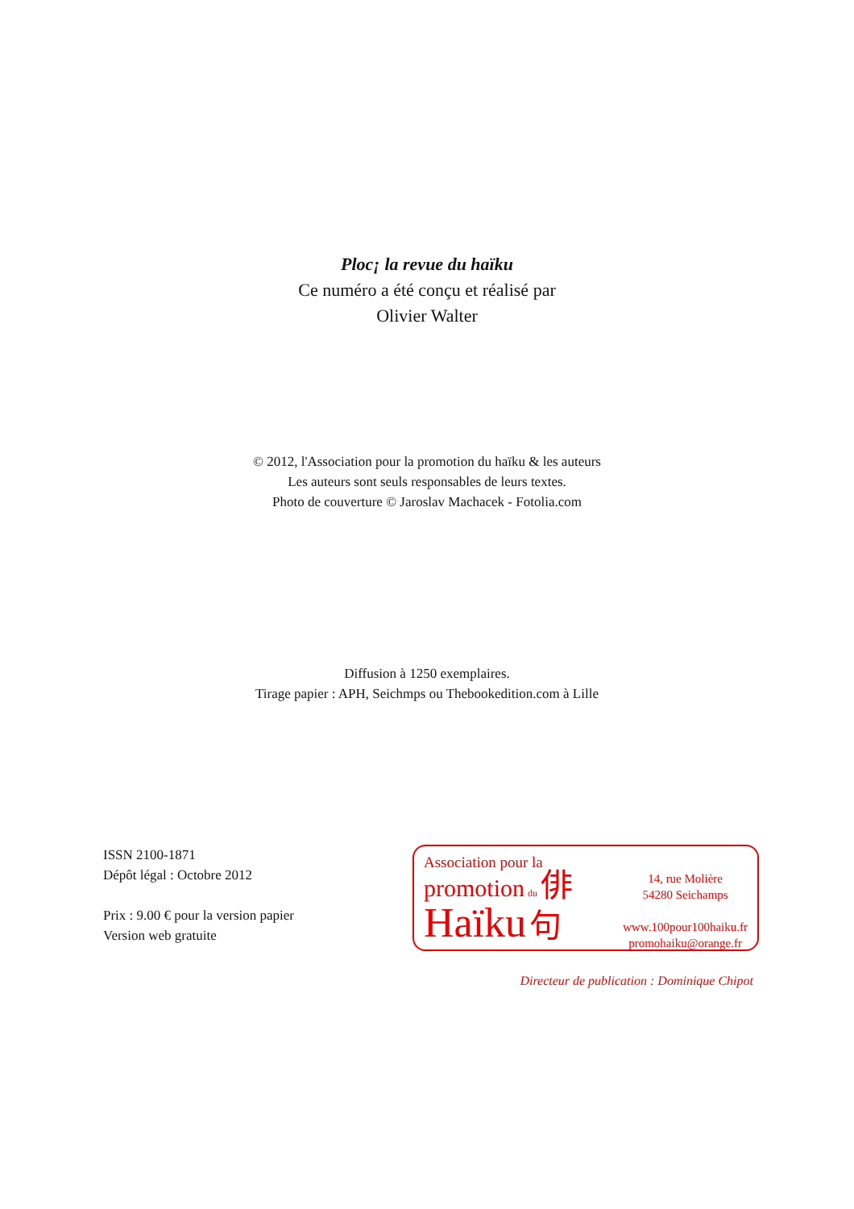Ploc¡ la revue du haïku
Ce numéro a été conçu et réalisé par
Olivier Walter
© 2012, l'Association pour la promotion du haïku & les auteurs
Les auteurs sont seuls responsables de leurs textes.
Photo de couverture © Jaroslav Machacek - Fotolia.com
Diffusion à 1250 exemplaires.
Tirage papier : APH, Seichmps ou Thebookedition.com à Lille
ISSN 2100-1871
Dépôt légal : Octobre 2012
Prix : 9.00 € pour la version papier
Version web gratuite
Association pour la
promotion du 俳
Haïku 句
14, rue Molière
54280 Seichamps
www.100pour100haiku.fr
promohaiku@orange.fr
Directeur de publication : Dominique Chipot